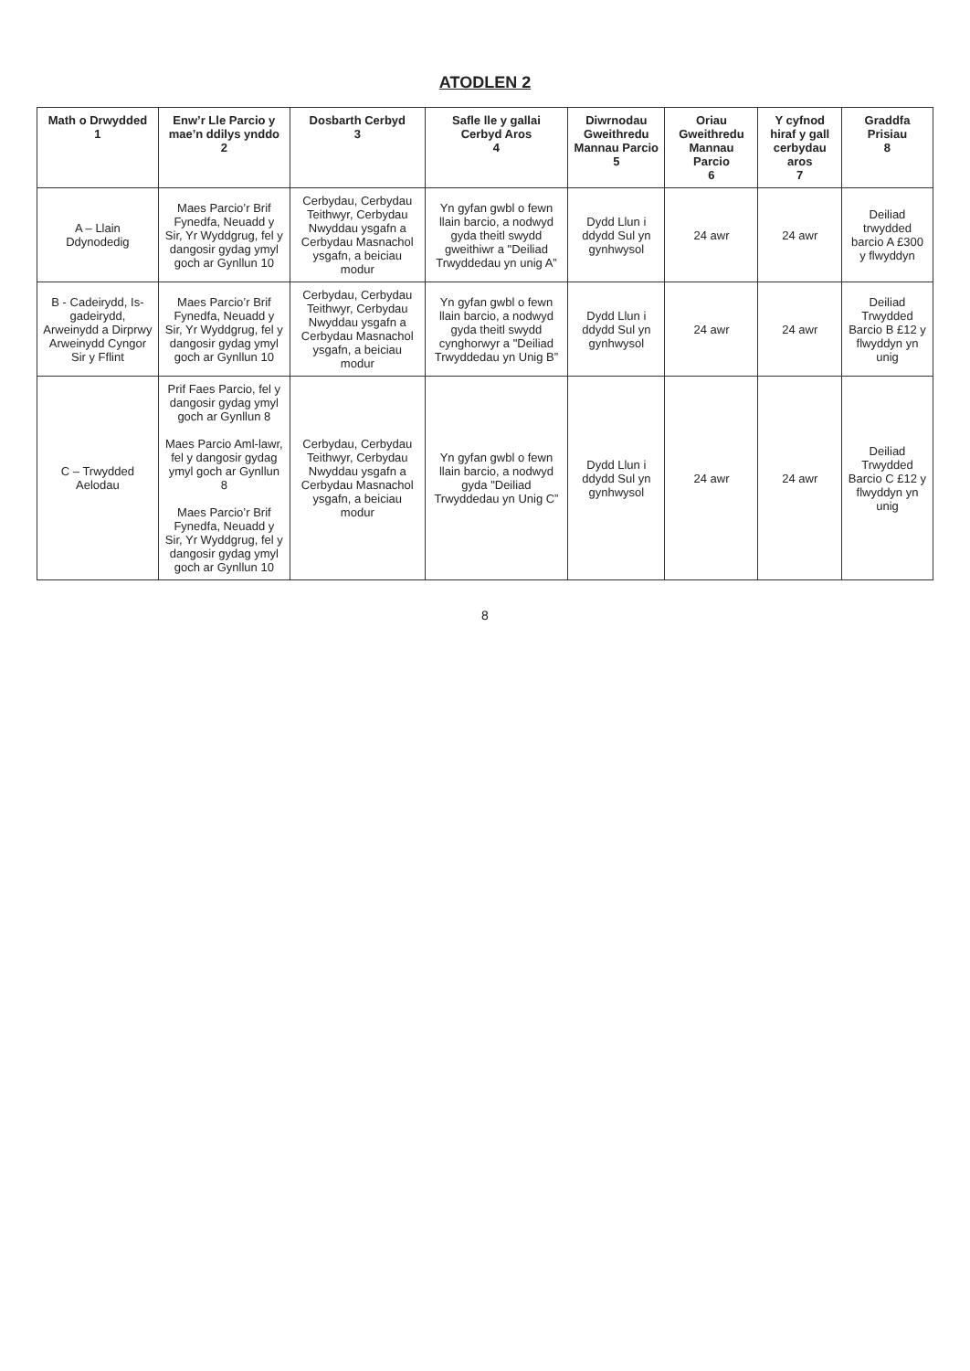ATODLEN 2
| Math o Drwydded 1 | Enw’r Lle Parcio y mae’n ddilys ynddo 2 | Dosbarth Cerbyd 3 | Safle lle y gallai Cerbyd Aros 4 | Diwrnodau Gweithredu Mannau Parcio 5 | Oriau Gweithredu Mannau Parcio 6 | Y cyfnod hiraf y gall cerbydau aros 7 | Graddfa Prisiau 8 |
| --- | --- | --- | --- | --- | --- | --- | --- |
| A – Llain Ddynodedig | Maes Parcio’r Brif Fynedfa, Neuadd y Sir, Yr Wyddgrug, fel y dangosir gydag ymyl goch ar Gynllun 10 | Cerbydau, Cerbydau Teithwyr, Cerbydau Nwyddau ysgafn a Cerbydau Masnachol ysgafn, a beiciau modur | Yn gyfan gwbl o fewn llain barcio, a nodwyd gyda theitl swydd gweithiwr a "Deiliad Trwyddedau yn unig A” | Dydd Llun i ddydd Sul yn gynhwysol | 24 awr | 24 awr | Deiliad trwydded barcio A £300 y flwyddyn |
| B - Cadeirydd, Is-gadeirydd, Arweinydd a Dirprwy Arweinydd Cyngor Sir y Fflint | Maes Parcio’r Brif Fynedfa, Neuadd y Sir, Yr Wyddgrug, fel y dangosir gydag ymyl goch ar Gynllun 10 | Cerbydau, Cerbydau Teithwyr, Cerbydau Nwyddau ysgafn a Cerbydau Masnachol ysgafn, a beiciau modur | Yn gyfan gwbl o fewn llain barcio, a nodwyd gyda theitl swydd cynghorwyr a "Deiliad Trwyddedau yn Unig B” | Dydd Llun i ddydd Sul yn gynhwysol | 24 awr | 24 awr | Deiliad Trwydded Barcio B £12 y flwyddyn yn unig |
| C – Trwydded Aelodau | Prif Faes Parcio, fel y dangosir gydag ymyl goch ar Gynllun 8 Maes Parcio Aml-lawr, fel y dangosir gydag ymyl goch ar Gynllun 8 Maes Parcio’r Brif Fynedfa, Neuadd y Sir, Yr Wyddgrug, fel y dangosir gydag ymyl goch ar Gynllun 10 | Cerbydau, Cerbydau Teithwyr, Cerbydau Nwyddau ysgafn a Cerbydau Masnachol ysgafn, a beiciau modur | Yn gyfan gwbl o fewn llain barcio, a nodwyd gyda "Deiliad Trwyddedau yn Unig C” | Dydd Llun i ddydd Sul yn gynhwysol | 24 awr | 24 awr | Deiliad Trwydded Barcio C £12 y flwyddyn yn unig |
8